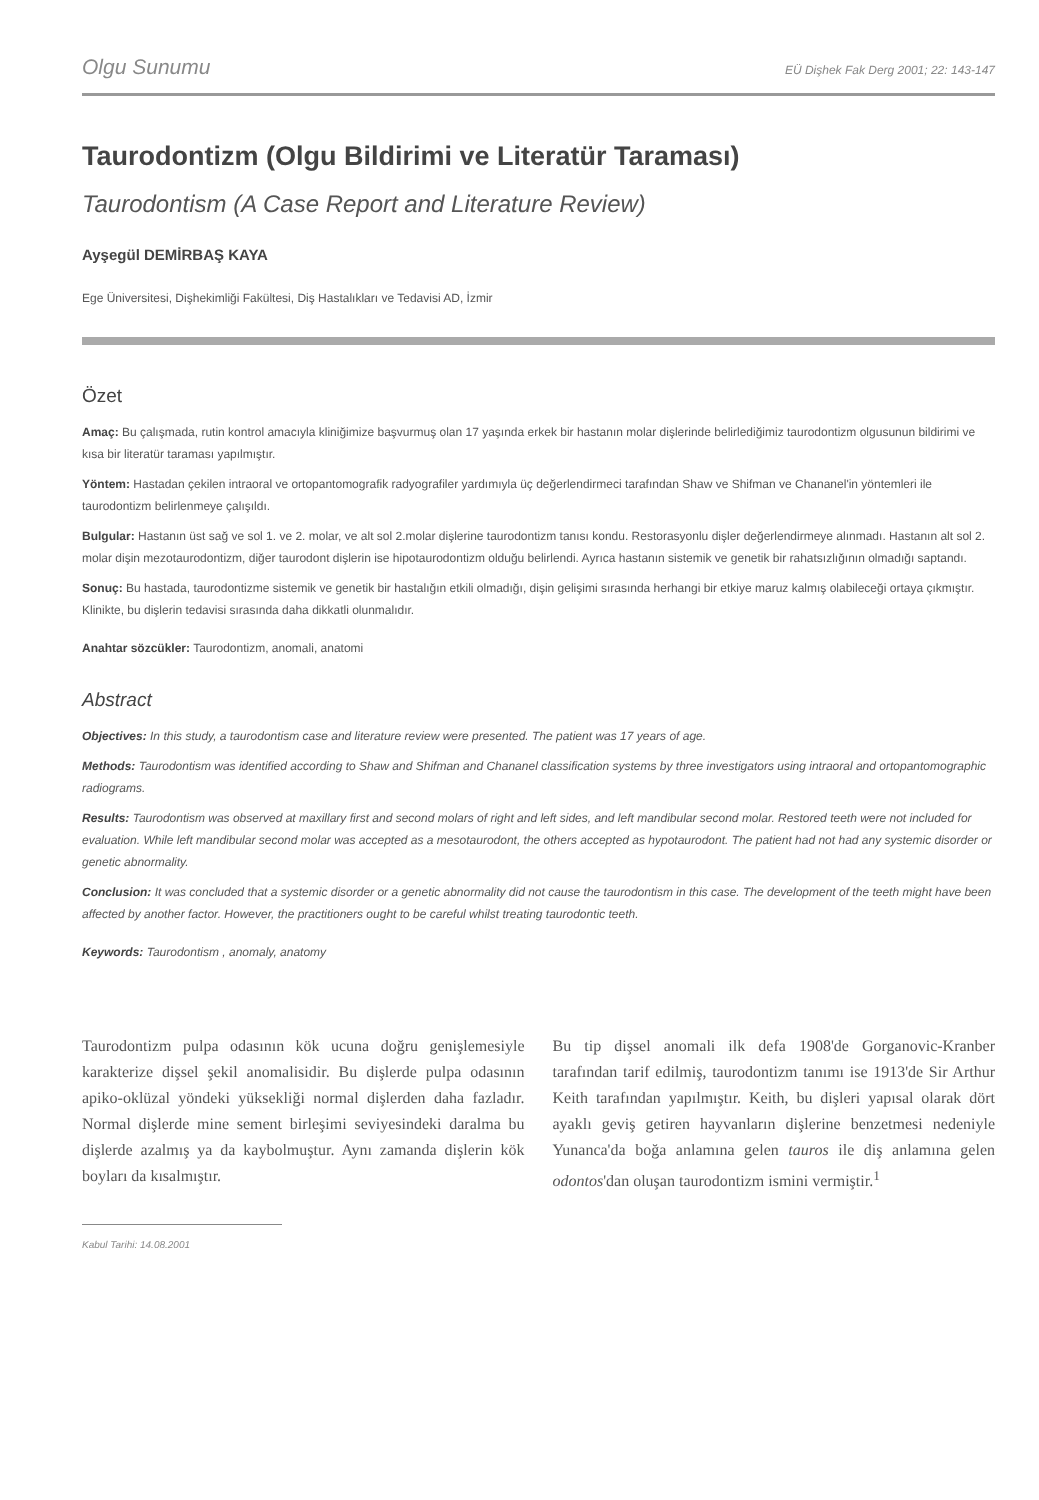Olgu Sunumu EÜ Dişhek Fak Derg 2001; 22: 143-147
Taurodontizm (Olgu Bildirimi ve Literatür Taraması)
Taurodontism (A Case Report and Literature Review)
Ayşegül DEMİRBAŞ KAYA
Ege Üniversitesi, Dişhekimliği Fakültesi, Diş Hastalıkları ve Tedavisi AD, İzmir
Özet
Amaç: Bu çalışmada, rutin kontrol amacıyla kliniğimize başvurmuş olan 17 yaşında erkek bir hastanın molar dişlerinde belirlediğimiz taurodontizm olgusunun bildirimi ve kısa bir literatür taraması yapılmıştır.
Yöntem: Hastadan çekilen intraoral ve ortopantomografik radyografiler yardımıyla üç değerlendirmeci tarafından Shaw ve Shifman ve Chananel'in yöntemleri ile taurodontizm belirlenmeye çalışıldı.
Bulgular: Hastanın üst sağ ve sol 1. ve 2. molar, ve alt sol 2.molar dişlerine taurodontizm tanısı kondu. Restorasyonlu dişler değerlendirmeye alınmadı. Hastanın alt sol 2. molar dişin mezotaurodontizm, diğer taurodont dişlerin ise hipotaurodontizm olduğu belirlendi. Ayrıca hastanın sistemik ve genetik bir rahatsızlığının olmadığı saptandı.
Sonuç: Bu hastada, taurodontizme sistemik ve genetik bir hastalığın etkili olmadığı, dişin gelişimi sırasında herhangi bir etkiye maruz kalmış olabileceği ortaya çıkmıştır. Klinikte, bu dişlerin tedavisi sırasında daha dikkatli olunmalıdır.
Anahtar sözcükler: Taurodontizm, anomali, anatomi
Abstract
Objectives: In this study, a taurodontism case and literature review were presented. The patient was 17 years of age.
Methods: Taurodontism was identified according to Shaw and Shifman and Chananel classification systems by three investigators using intraoral and ortopantomographic radiograms.
Results: Taurodontism was observed at maxillary first and second molars of right and left sides, and left mandibular second molar. Restored teeth were not included for evaluation. While left mandibular second molar was accepted as a mesotaurodont, the others accepted as hypotaurodont. The patient had not had any systemic disorder or genetic abnormality.
Conclusion: It was concluded that a systemic disorder or a genetic abnormality did not cause the taurodontism in this case. The development of the teeth might have been affected by another factor. However, the practitioners ought to be careful whilst treating taurodontic teeth.
Keywords: Taurodontism , anomaly, anatomy
Taurodontizm pulpa odasının kök ucuna doğru genişlemesiyle karakterize dişsel şekil anomalisidir. Bu dişlerde pulpa odasının apiko-oklüzal yöndeki yüksekliği normal dişlerden daha fazladır. Normal dişlerde mine sement birleşimi seviyesindeki daralma bu dişlerde azalmış ya da kaybolmuştur. Aynı zamanda dişlerin kök boyları da kısalmıştır.
Bu tip dişsel anomali ilk defa 1908'de Gorganovic-Kranber tarafından tarif edilmiş, taurodontizm tanımı ise 1913'de Sir Arthur Keith tarafından yapılmıştır. Keith, bu dişleri yapısal olarak dört ayaklı geviş getiren hayvanların dişlerine benzetmesi nedeniyle Yunanca'da boğa anlamına gelen tauros ile diş anlamına gelen odontos'dan oluşan taurodontizm ismini vermiştir.<sup>1</sup>
Kabul Tarihi: 14.08.2001